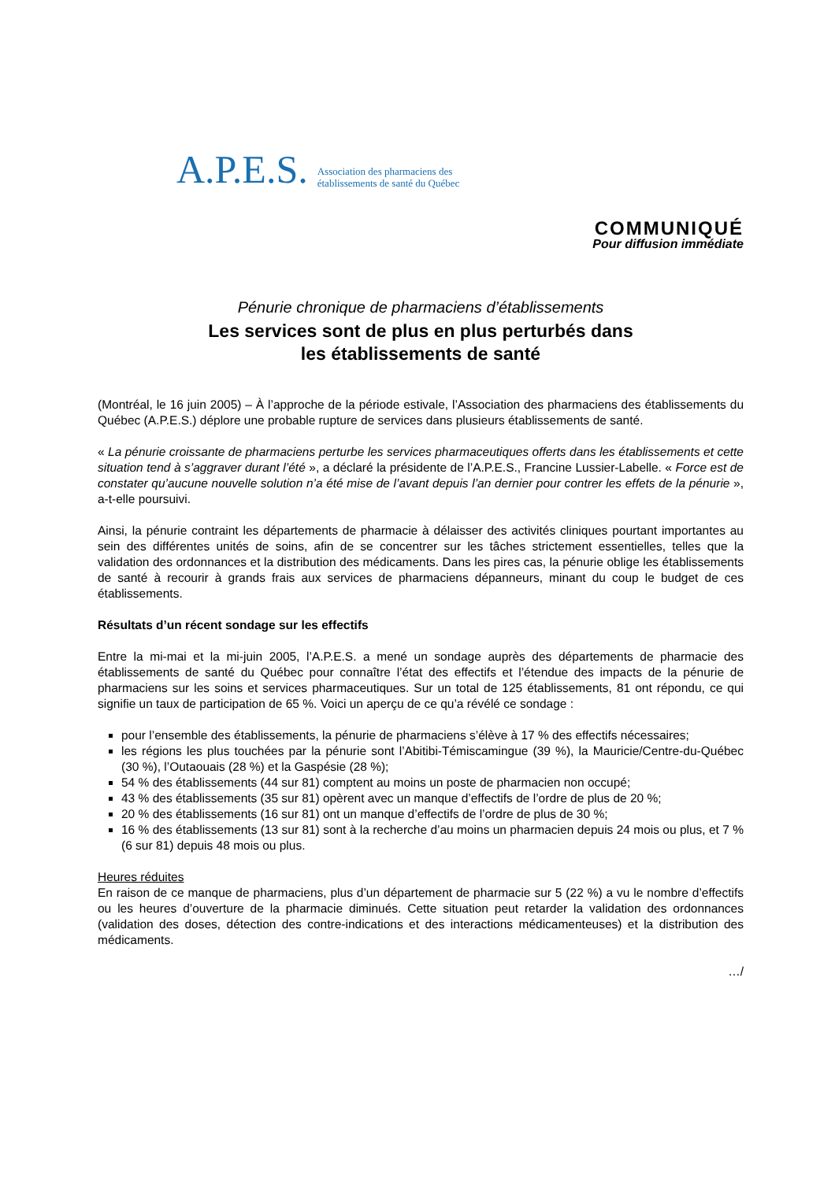A.P.E.S. Association des pharmaciens des
établissements de santé du Québec
COMMUNIQUÉ
Pour diffusion immédiate
Pénurie chronique de pharmaciens d’établissements
Les services sont de plus en plus perturbés dans
les établissements de santé
(Montréal, le 16 juin 2005) – À l’approche de la période estivale, l’Association des pharmaciens des établissements du Québec (A.P.E.S.) déplore une probable rupture de services dans plusieurs établissements de santé.
« La pénurie croissante de pharmaciens perturbe les services pharmaceutiques offerts dans les établissements et cette situation tend à s’aggraver durant l’été », a déclaré la présidente de l’A.P.E.S., Francine Lussier-Labelle. « Force est de constater qu’aucune nouvelle solution n’a été mise de l’avant depuis l’an dernier pour contrer les effets de la pénurie », a-t-elle poursuivi.
Ainsi, la pénurie contraint les départements de pharmacie à délaisser des activités cliniques pourtant importantes au sein des différentes unités de soins, afin de se concentrer sur les tâches strictement essentielles, telles que la validation des ordonnances et la distribution des médicaments. Dans les pires cas, la pénurie oblige les établissements de santé à recourir à grands frais aux services de pharmaciens dépanneurs, minant du coup le budget de ces établissements.
Résultats d’un récent sondage sur les effectifs
Entre la mi-mai et la mi-juin 2005, l’A.P.E.S. a mené un sondage auprès des départements de pharmacie des établissements de santé du Québec pour connaître l’état des effectifs et l’étendue des impacts de la pénurie de pharmaciens sur les soins et services pharmaceutiques. Sur un total de 125 établissements, 81 ont répondu, ce qui signifie un taux de participation de 65 %. Voici un aperçu de ce qu’a révélé ce sondage :
pour l’ensemble des établissements, la pénurie de pharmaciens s’élève à 17 % des effectifs nécessaires;
les régions les plus touchées par la pénurie sont l’Abitibi-Témiscamingue (39 %), la Mauricie/Centre-du-Québec (30 %), l’Outaouais (28 %) et la Gaspésie (28 %);
54 % des établissements (44 sur 81) comptent au moins un poste de pharmacien non occupé;
43 % des établissements (35 sur 81) opèrent avec un manque d’effectifs de l’ordre de plus de 20 %;
20 % des établissements (16 sur 81) ont un manque d’effectifs de l’ordre de plus de 30 %;
16 % des établissements (13 sur 81) sont à la recherche d’au moins un pharmacien depuis 24 mois ou plus, et 7 % (6 sur 81) depuis 48 mois ou plus.
Heures réduites
En raison de ce manque de pharmaciens, plus d’un département de pharmacie sur 5 (22 %) a vu le nombre d’effectifs ou les heures d’ouverture de la pharmacie diminués. Cette situation peut retarder la validation des ordonnances (validation des doses, détection des contre-indications et des interactions médicamenteuses) et la distribution des médicaments.
…/